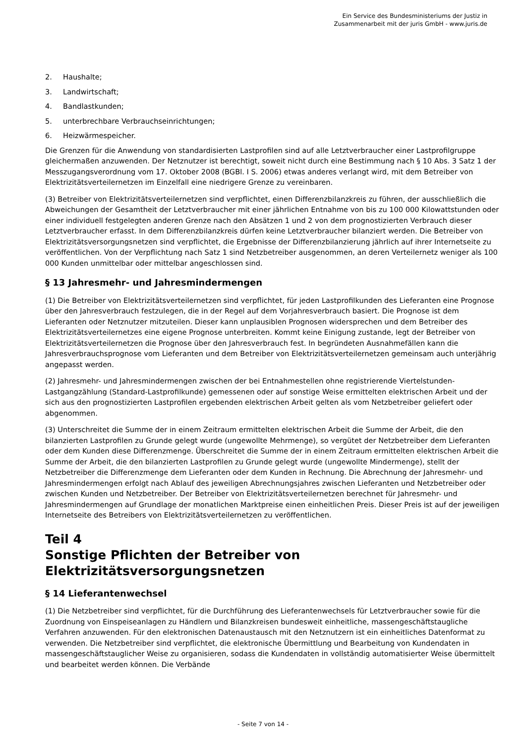Ein Service des Bundesministeriums der Justiz in
Zusammenarbeit mit der juris GmbH - www.juris.de
2. Haushalte;
3. Landwirtschaft;
4. Bandlastkunden;
5. unterbrechbare Verbrauchseinrichtungen;
6. Heizwärmespeicher.
Die Grenzen für die Anwendung von standardisierten Lastprofilen sind auf alle Letztverbraucher einer Lastprofilgruppe gleichermaßen anzuwenden. Der Netznutzer ist berechtigt, soweit nicht durch eine Bestimmung nach § 10 Abs. 3 Satz 1 der Messzugangsverordnung vom 17. Oktober 2008 (BGBl. I S. 2006) etwas anderes verlangt wird, mit dem Betreiber von Elektrizitätsverteilernetzen im Einzelfall eine niedrigere Grenze zu vereinbaren.
(3) Betreiber von Elektrizitätsverteilernetzen sind verpflichtet, einen Differenzbilanzkreis zu führen, der ausschließlich die Abweichungen der Gesamtheit der Letztverbraucher mit einer jährlichen Entnahme von bis zu 100 000 Kilowattstunden oder einer individuell festgelegten anderen Grenze nach den Absätzen 1 und 2 von dem prognostizierten Verbrauch dieser Letztverbraucher erfasst. In dem Differenzbilanzkreis dürfen keine Letztverbraucher bilanziert werden. Die Betreiber von Elektrizitätsversorgungsnetzen sind verpflichtet, die Ergebnisse der Differenzbilanzierung jährlich auf ihrer Internetseite zu veröffentlichen. Von der Verpflichtung nach Satz 1 sind Netzbetreiber ausgenommen, an deren Verteilernetz weniger als 100 000 Kunden unmittelbar oder mittelbar angeschlossen sind.
§ 13 Jahresmehr- und Jahresmindermengen
(1) Die Betreiber von Elektrizitätsverteilernetzen sind verpflichtet, für jeden Lastprofilkunden des Lieferanten eine Prognose über den Jahresverbrauch festzulegen, die in der Regel auf dem Vorjahresverbrauch basiert. Die Prognose ist dem Lieferanten oder Netznutzer mitzuteilen. Dieser kann unplausiblen Prognosen widersprechen und dem Betreiber des Elektrizitätsverteilernetzes eine eigene Prognose unterbreiten. Kommt keine Einigung zustande, legt der Betreiber von Elektrizitätsverteilernetzen die Prognose über den Jahresverbrauch fest. In begründeten Ausnahmefällen kann die Jahresverbrauchsprognose vom Lieferanten und dem Betreiber von Elektrizitätsverteilernetzen gemeinsam auch unterjährig angepasst werden.
(2) Jahresmehr- und Jahresmindermengen zwischen der bei Entnahmestellen ohne registrierende Viertelstunden-Lastgangzählung (Standard-Lastprofilkunde) gemessenen oder auf sonstige Weise ermittelten elektrischen Arbeit und der sich aus den prognostizierten Lastprofilen ergebenden elektrischen Arbeit gelten als vom Netzbetreiber geliefert oder abgenommen.
(3) Unterschreitet die Summe der in einem Zeitraum ermittelten elektrischen Arbeit die Summe der Arbeit, die den bilanzierten Lastprofilen zu Grunde gelegt wurde (ungewollte Mehrmenge), so vergütet der Netzbetreiber dem Lieferanten oder dem Kunden diese Differenzmenge. Überschreitet die Summe der in einem Zeitraum ermittelten elektrischen Arbeit die Summe der Arbeit, die den bilanzierten Lastprofilen zu Grunde gelegt wurde (ungewollte Mindermenge), stellt der Netzbetreiber die Differenzmenge dem Lieferanten oder dem Kunden in Rechnung. Die Abrechnung der Jahresmehr- und Jahresmindermengen erfolgt nach Ablauf des jeweiligen Abrechnungsjahres zwischen Lieferanten und Netzbetreiber oder zwischen Kunden und Netzbetreiber. Der Betreiber von Elektrizitätsverteilernetzen berechnet für Jahresmehr- und Jahresmindermengen auf Grundlage der monatlichen Marktpreise einen einheitlichen Preis. Dieser Preis ist auf der jeweiligen Internetseite des Betreibers von Elektrizitätsverteilernetzen zu veröffentlichen.
Teil 4
Sonstige Pflichten der Betreiber von
Elektrizitätsversorgungsnetzen
§ 14 Lieferantenwechsel
(1) Die Netzbetreiber sind verpflichtet, für die Durchführung des Lieferantenwechsels für Letztverbraucher sowie für die Zuordnung von Einspeiseanlagen zu Händlern und Bilanzkreisen bundesweit einheitliche, massengeschäftstaugliche Verfahren anzuwenden. Für den elektronischen Datenaustausch mit den Netznutzern ist ein einheitliches Datenformat zu verwenden. Die Netzbetreiber sind verpflichtet, die elektronische Übermittlung und Bearbeitung von Kundendaten in massengeschäftstauglicher Weise zu organisieren, sodass die Kundendaten in vollständig automatisierter Weise übermittelt und bearbeitet werden können. Die Verbände
- Seite 7 von 14 -